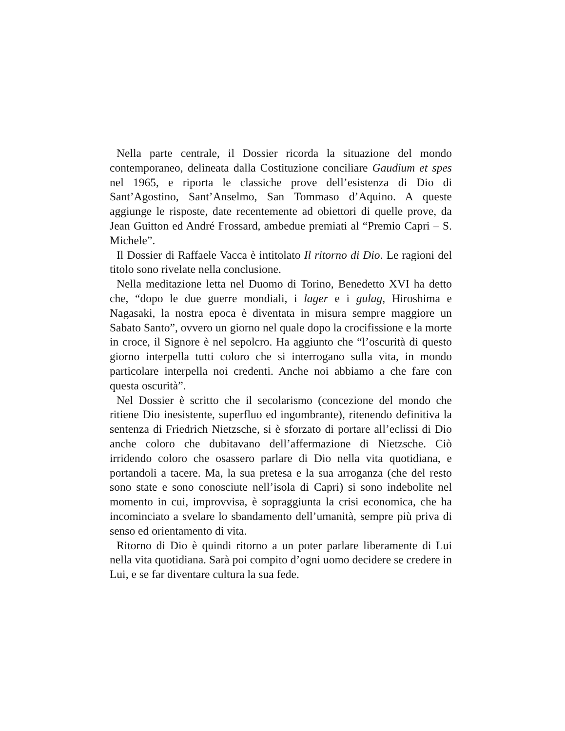Nella parte centrale, il Dossier ricorda la situazione del mondo contemporaneo, delineata dalla Costituzione conciliare Gaudium et spes nel 1965, e riporta le classiche prove dell’esistenza di Dio di Sant’Agostino, Sant’Anselmo, San Tommaso d’Aquino. A queste aggiunge le risposte, date recentemente ad obiettori di quelle prove, da Jean Guitton ed André Frossard, ambedue premiati al “Premio Capri – S. Michele”.
Il Dossier di Raffaele Vacca è intitolato Il ritorno di Dio. Le ragioni del titolo sono rivelate nella conclusione.
Nella meditazione letta nel Duomo di Torino, Benedetto XVI ha detto che, “dopo le due guerre mondiali, i lager e i gulag, Hiroshima e Nagasaki, la nostra epoca è diventata in misura sempre maggiore un Sabato Santo”, ovvero un giorno nel quale dopo la crocifissione e la morte in croce, il Signore è nel sepolcro. Ha aggiunto che “l’oscurità di questo giorno interpella tutti coloro che si interrogano sulla vita, in mondo particolare interpella noi credenti. Anche noi abbiamo a che fare con questa oscurità”.
Nel Dossier è scritto che il secolarismo (concezione del mondo che ritiene Dio inesistente, superfluo ed ingombrante), ritenendo definitiva la sentenza di Friedrich Nietzsche, si è sforzato di portare all’eclissi di Dio anche coloro che dubitavano dell’affermazione di Nietzsche. Ciò irridendo coloro che osassero parlare di Dio nella vita quotidiana, e portandoli a tacere. Ma, la sua pretesa e la sua arroganza (che del resto sono state e sono conosciute nell’isola di Capri) si sono indebolite nel momento in cui, improvvisa, è sopraggiunta la crisi economica, che ha incominciato a svelare lo sbandamento dell’umanità, sempre più priva di senso ed orientamento di vita.
Ritorno di Dio è quindi ritorno a un poter parlare liberamente di Lui nella vita quotidiana. Sarà poi compito d’ogni uomo decidere se credere in Lui, e se far diventare cultura la sua fede.